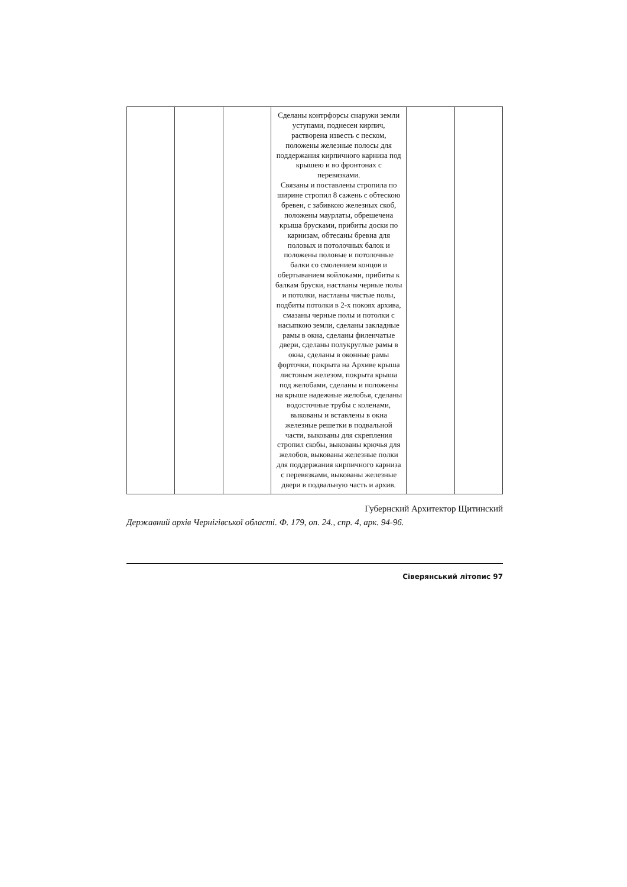| | | | Сделаны контрфорсы снаружи земли уступами, поднесен кирпич, растворена известь с песком, положены железные полосы для поддержания кирпичного карниза под крышею и во фронтонах с перевязками. Связаны и поставлены стропила по ширине стропил 8 сажень с обтескою бревен, с забивкою железных скоб, положены маурлаты, обрешечена крыша брусками, прибиты доски по карнизам, обтесаны бревна для половых и потолочных балок и положены половые и потолочные балки со смолением концов и обертыванием войлоками, прибиты к балкам бруски, настланы черные полы и потолки, настланы чистые полы, подбиты потолки в 2-х покоях архива, смазаны черные полы и потолки с насыпкою земли, сделаны закладные рамы в окна, сделаны филенчатые двери, сделаны полукруглые рамы в окна, сделаны в оконные рамы форточки, покрыта на Архиве крыша листовым железом, покрыта крыша под желобами, сделаны и положены на крыше надежные желобья, сделаны водосточные трубы с коленами, выкованы и вставлены в окна железные решетки в подвальной части, выкованы для скрепления стропил скобы, выкованы крючья для желобов, выкованы железные полки для поддержания кирпичного карниза с перевязками, выкованы железные двери в подвальную часть и архив. | | |
Губернский Архитектор Щитинский
Державний архів Чернігівської області. Ф. 179, оп. 24., спр. 4, арк. 94-96.
Сіверянський літопис 97